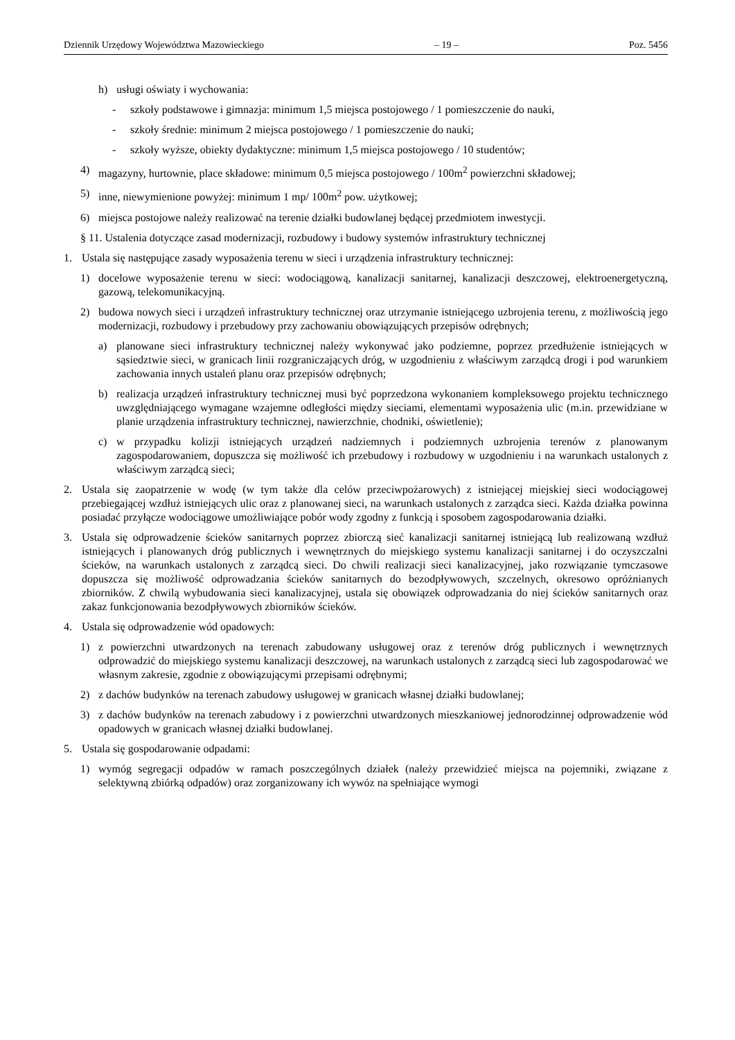Dziennik Urzędowy Województwa Mazowieckiego – 19 – Poz. 5456
h) usługi oświaty i wychowania:
- szkoły podstawowe i gimnazja: minimum 1,5 miejsca postojowego / 1 pomieszczenie do nauki,
- szkoły średnie: minimum 2 miejsca postojowego / 1 pomieszczenie do nauki;
- szkoły wyższe, obiekty dydaktyczne: minimum 1,5 miejsca postojowego / 10 studentów;
4) magazyny, hurtownie, place składowe: minimum 0,5 miejsca postojowego / 100m<sup>2</sup> powierzchni składowej;
5) inne, niewymienione powyżej: minimum 1 mp/ 100m<sup>2</sup> pow. użytkowej;
6) miejsca postojowe należy realizować na terenie działki budowlanej będącej przedmiotem inwestycji.
§ 11. Ustalenia dotyczące zasad modernizacji, rozbudowy i budowy systemów infrastruktury technicznej
1. Ustala się następujące zasady wyposażenia terenu w sieci i urządzenia infrastruktury technicznej:
1) docelowe wyposażenie terenu w sieci: wodociągową, kanalizacji sanitarnej, kanalizacji deszczowej, elektroenergetyczną, gazową, telekomunikacyjną.
2) budowa nowych sieci i urządzeń infrastruktury technicznej oraz utrzymanie istniejącego uzbrojenia terenu, z możliwością jego modernizacji, rozbudowy i przebudowy przy zachowaniu obowiązujących przepisów odrębnych;
a) planowane sieci infrastruktury technicznej należy wykonywać jako podziemne, poprzez przedłużenie istniejących w sąsiedztwie sieci, w granicach linii rozgraniczających dróg, w uzgodnieniu z właściwym zarządcą drogi i pod warunkiem zachowania innych ustaleń planu oraz przepisów odrębnych;
b) realizacja urządzeń infrastruktury technicznej musi być poprzedzona wykonaniem kompleksowego projektu technicznego uwzględniającego wymagane wzajemne odległości między sieciami, elementami wyposażenia ulic (m.in. przewidziane w planie urządzenia infrastruktury technicznej, nawierzchnie, chodniki, oświetlenie);
c) w przypadku kolizji istniejących urządzeń nadziemnych i podziemnych uzbrojenia terenów z planowanym zagospodarowaniem, dopuszcza się możliwość ich przebudowy i rozbudowy w uzgodnieniu i na warunkach ustalonych z właściwym zarządcą sieci;
2. Ustala się zaopatrzenie w wodę (w tym także dla celów przeciwpożarowych) z istniejącej miejskiej sieci wodociągowej przebiegającej wzdłuż istniejących ulic oraz z planowanej sieci, na warunkach ustalonych z zarządca sieci. Każda działka powinna posiadać przyłącze wodociągowe umożliwiające pobór wody zgodny z funkcją i sposobem zagospodarowania działki.
3. Ustala się odprowadzenie ścieków sanitarnych poprzez zbiorczą sieć kanalizacji sanitarnej istniejącą lub realizowaną wzdłuż istniejących i planowanych dróg publicznych i wewnętrznych do miejskiego systemu kanalizacji sanitarnej i do oczyszczalni ścieków, na warunkach ustalonych z zarządcą sieci. Do chwili realizacji sieci kanalizacyjnej, jako rozwiązanie tymczasowe dopuszcza się możliwość odprowadzania ścieków sanitarnych do bezodpływowych, szczelnych, okresowo opróżnianych zbiorników. Z chwilą wybudowania sieci kanalizacyjnej, ustala się obowiązek odprowadzania do niej ścieków sanitarnych oraz zakaz funkcjonowania bezodpływowych zbiorników ścieków.
4. Ustala się odprowadzenie wód opadowych:
1) z powierzchni utwardzonych na terenach zabudowany usługowej oraz z terenów dróg publicznych i wewnętrznych odprowadzić do miejskiego systemu kanalizacji deszczowej, na warunkach ustalonych z zarządcą sieci lub zagospodarować we własnym zakresie, zgodnie z obowiązującymi przepisami odrębnymi;
2) z dachów budynków na terenach zabudowy usługowej w granicach własnej działki budowlanej;
3) z dachów budynków na terenach zabudowy i z powierzchni utwardzonych mieszkaniowej jednorodzinnej odprowadzenie wód opadowych w granicach własnej działki budowlanej.
5. Ustala się gospodarowanie odpadami:
1) wymóg segregacji odpadów w ramach poszczególnych działek (należy przewidzieć miejsca na pojemniki, związane z selektywną zbiórką odpadów) oraz zorganizowany ich wywóz na spełniające wymogi